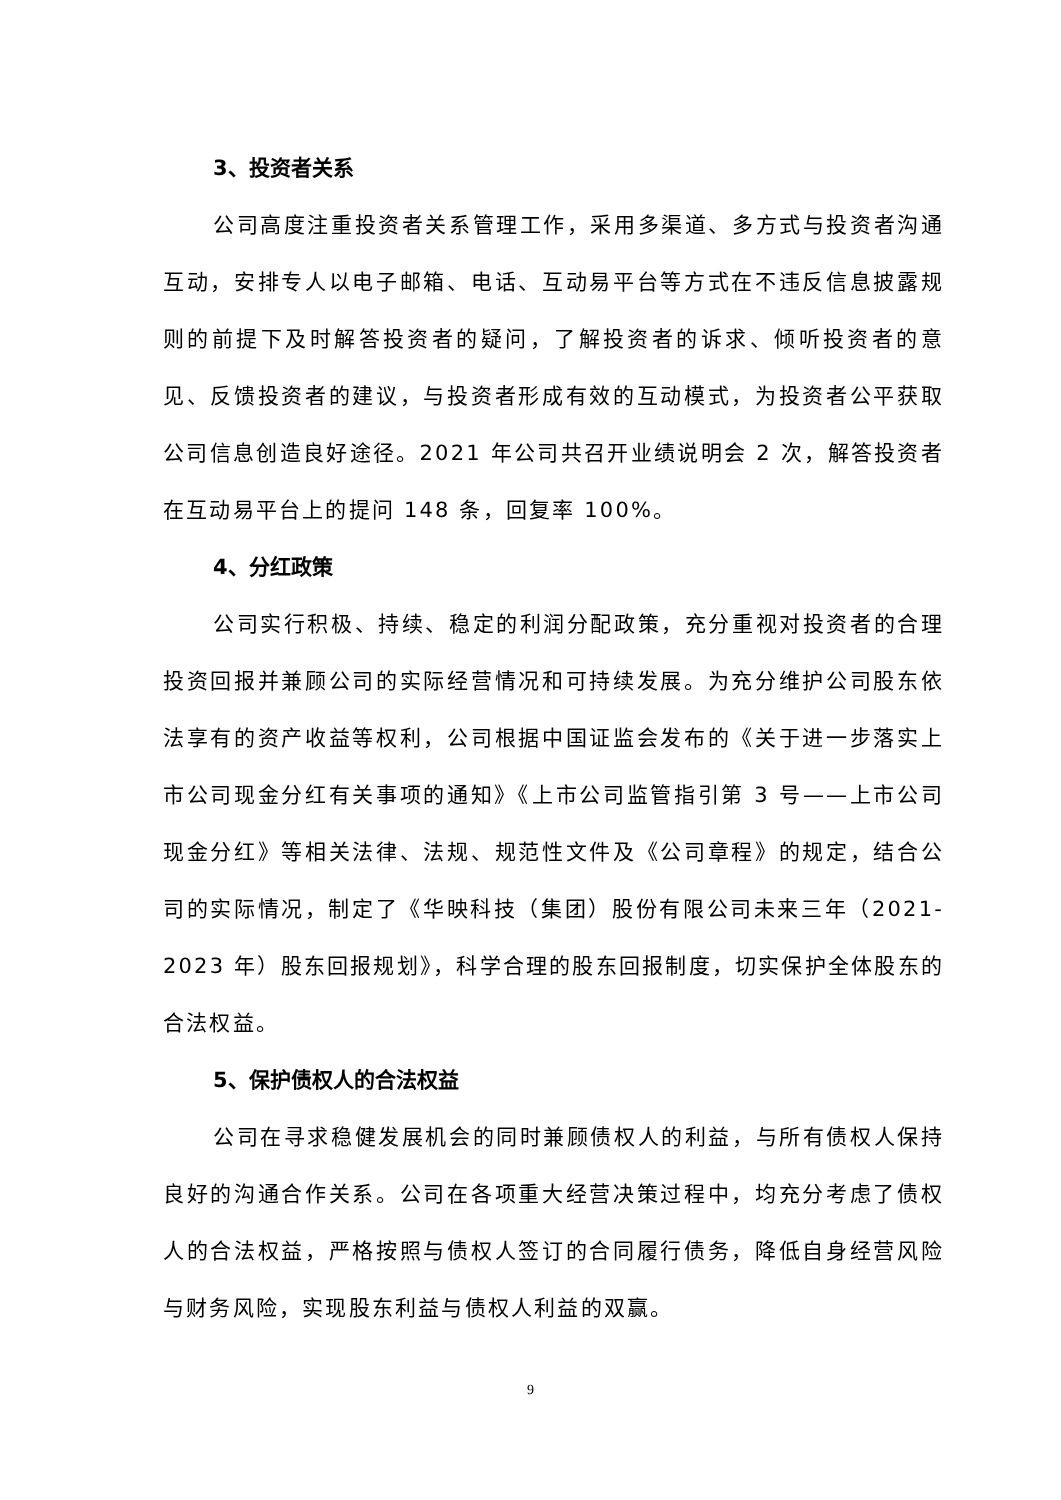3、投资者关系
公司高度注重投资者关系管理工作，采用多渠道、多方式与投资者沟通互动，安排专人以电子邮箱、电话、互动易平台等方式在不违反信息披露规则的前提下及时解答投资者的疑问，了解投资者的诉求、倾听投资者的意见、反馈投资者的建议，与投资者形成有效的互动模式，为投资者公平获取公司信息创造良好途径。2021 年公司共召开业绩说明会 2 次，解答投资者在互动易平台上的提问 148 条，回复率 100%。
4、分红政策
公司实行积极、持续、稳定的利润分配政策，充分重视对投资者的合理投资回报并兼顾公司的实际经营情况和可持续发展。为充分维护公司股东依法享有的资产收益等权利，公司根据中国证监会发布的《关于进一步落实上市公司现金分红有关事项的通知》《上市公司监管指引第 3 号——上市公司现金分红》等相关法律、法规、规范性文件及《公司章程》的规定，结合公司的实际情况，制定了《华映科技（集团）股份有限公司未来三年（2021-2023 年）股东回报规划》，科学合理的股东回报制度，切实保护全体股东的合法权益。
5、保护债权人的合法权益
公司在寻求稳健发展机会的同时兼顾债权人的利益，与所有债权人保持良好的沟通合作关系。公司在各项重大经营决策过程中，均充分考虑了债权人的合法权益，严格按照与债权人签订的合同履行债务，降低自身经营风险与财务风险，实现股东利益与债权人利益的双赢。
9